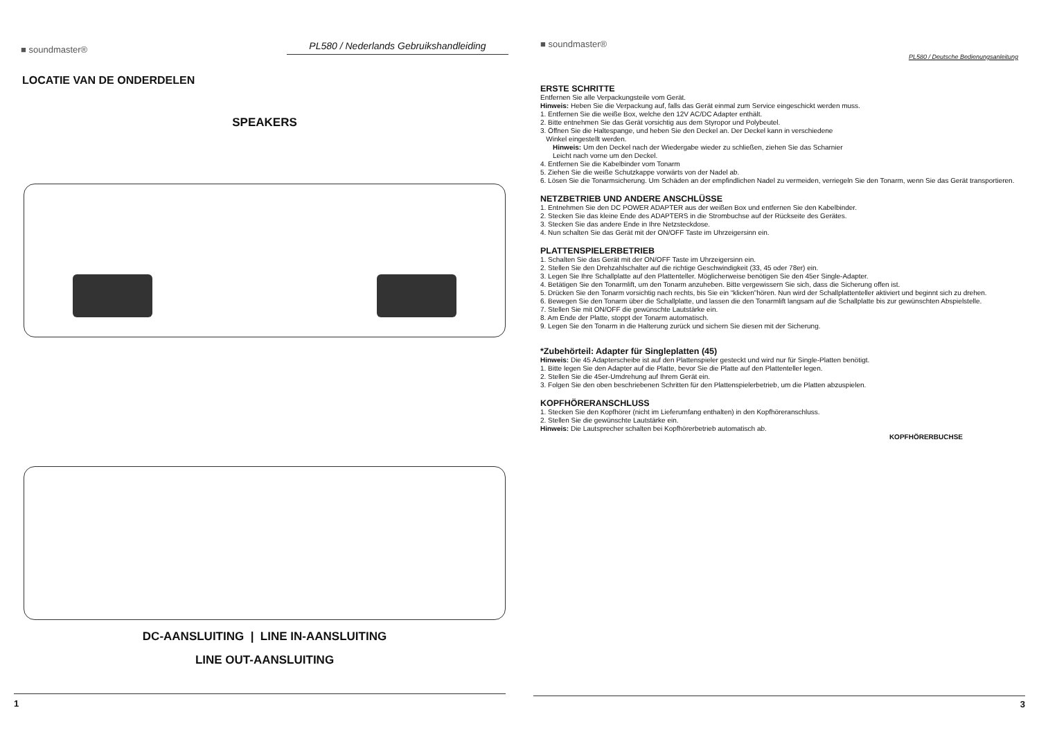■ soundmaster® PL580 / Nederlands Gebruikshandleiding
LOCATIE VAN DE ONDERDELEN
SPEAKERS
DC-AANSLUITING | LINE IN-AANSLUITING
LINE OUT-AANSLUITING
1
■ soundmaster®
PL580 / Deutsche Bedienungsanleitung
ERSTE SCHRITTE
Entfernen Sie alle Verpackungsteile vom Gerät.
Hinweis: Heben Sie die Verpackung auf, falls das Gerät einmal zum Service eingeschickt werden muss.
1. Entfernen Sie die weiße Box, welche den 12V AC/DC Adapter enthält.
2. Bitte entnehmen Sie das Gerät vorsichtig aus dem Styropor und Polybeutel.
3. Öffnen Sie die Haltespange, und heben Sie den Deckel an. Der Deckel kann in verschiedene
Winkel eingestellt werden.
Hinweis: Um den Deckel nach der Wiedergabe wieder zu schließen, ziehen Sie das Scharnier
Leicht nach vorne um den Deckel.
4. Entfernen Sie die Kabelbinder vom Tonarm
5. Ziehen Sie die weiße Schutzkappe vorwärts von der Nadel ab.
6. Lösen Sie die Tonarmsicherung. Um Schäden an der empfindlichen Nadel zu vermeiden, verriegeln Sie den Tonarm, wenn Sie das Gerät transportieren.
NETZBETRIEB UND ANDERE ANSCHLÜSSE
1. Entnehmen Sie den DC POWER ADAPTER aus der weißen Box und entfernen Sie den Kabelbinder.
2. Stecken Sie das kleine Ende des ADAPTERS in die Strombuchse auf der Rückseite des Gerätes.
3. Stecken Sie das andere Ende in Ihre Netzsteckdose.
4. Nun schalten Sie das Gerät mit der ON/OFF Taste im Uhrzeigersinn ein.
PLATTENSPIELERBETRIEB
1. Schalten Sie das Gerät mit der ON/OFF Taste im Uhrzeigersinn ein.
2. Stellen Sie den Drehzahlschalter auf die richtige Geschwindigkeit (33, 45 oder 78er) ein.
3. Legen Sie Ihre Schallplatte auf den Plattenteller. Möglicherweise benötigen Sie den 45er Single-Adapter.
4. Betätigen Sie den Tonarmlift, um den Tonarm anzuheben. Bitte vergewissern Sie sich, dass die Sicherung offen ist.
5. Drücken Sie den Tonarm vorsichtig nach rechts, bis Sie ein “klicken”hören. Nun wird der Schallplattenteller aktiviert und beginnt sich zu drehen.
6. Bewegen Sie den Tonarm über die Schallplatte, und lassen die den Tonarmlift langsam auf die Schallplatte bis zur gewünschten Abspielstelle.
7. Stellen Sie mit ON/OFF die gewünschte Lautstärke ein.
8. Am Ende der Platte, stoppt der Tonarm automatisch.
9. Legen Sie den Tonarm in die Halterung zurück und sichern Sie diesen mit der Sicherung.
*Zubehörteil: Adapter für Singleplatten (45)
Hinweis: Die 45 Adapterscheibe ist auf den Plattenspieler gesteckt und wird nur für Single-Platten benötigt.
1. Bitte legen Sie den Adapter auf die Platte, bevor Sie die Platte auf den Plattenteller legen.
2. Stellen Sie die 45er-Umdrehung auf Ihrem Gerät ein.
3. Folgen Sie den oben beschriebenen Schritten für den Plattenspielerbetrieb, um die Platten abzuspielen.
KOPFHÖRERANSCHLUSS
1. Stecken Sie den Kopfhörer (nicht im Lieferumfang enthalten) in den Kopfhöreranschluss.
2. Stellen Sie die gewünschte Lautstärke ein.
Hinweis: Die Lautsprecher schalten bei Kopfhörerbetrieb automatisch ab.
KOPFHÖRERBUCHSE
3